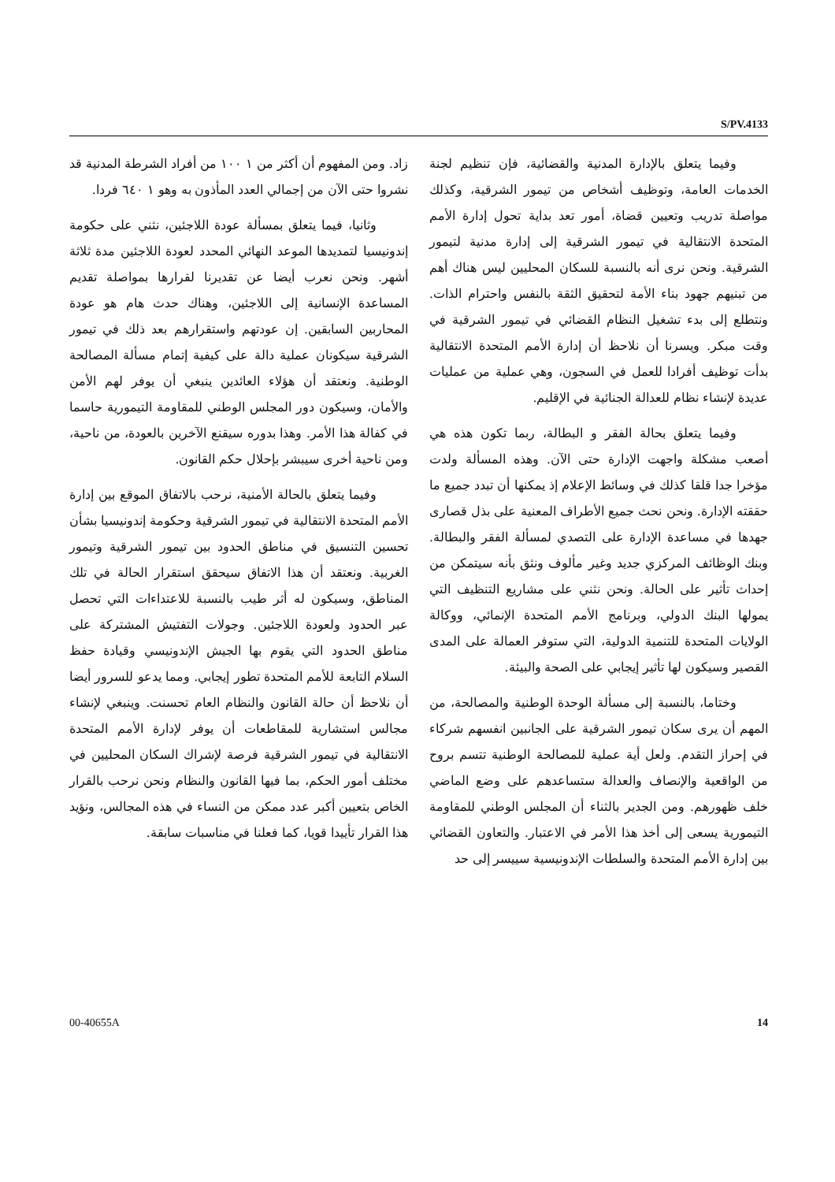S/PV.4133
زاد. ومن المفهوم أن أكثر من ١ ١٠٠ من أفراد الشرطة المدنية قد نشروا حتى الآن من إجمالي العدد المأذون به وهو ١ ٦٤٠ فردا.
وثانيا، فيما يتعلق بمسألة عودة اللاجئين، نثني على حكومة إندونيسيا لتمديدها الموعد النهائي المحدد لعودة اللاجئين مدة ثلاثة أشهر. ونحن نعرب أيضا عن تقديرنا لقرارها بمواصلة تقديم المساعدة الإنسانية إلى اللاجئين، وهناك حدث هام هو عودة المحاربين السابقين. إن عودتهم واستقرارهم بعد ذلك في تيمور الشرقية سيكونان عملية دالة على كيفية إتمام مسألة المصالحة الوطنية. ونعتقد أن هؤلاء العائدين ينبغي أن يوفر لهم الأمن والأمان، وسيكون دور المجلس الوطني للمقاومة التيمورية حاسما في كفالة هذا الأمر. وهذا بدوره سيقنع الآخرين بالعودة، من ناحية، ومن ناحية أخرى سيبشر بإحلال حكم القانون.
وفيما يتعلق بالحالة الأمنية، نرحب بالاتفاق الموقع بين إدارة الأمم المتحدة الانتقالية في تيمور الشرقية وحكومة إندونيسيا بشأن تحسين التنسيق في مناطق الحدود بين تيمور الشرقية وتيمور الغربية. ونعتقد أن هذا الاتفاق سيحقق استقرار الحالة في تلك المناطق، وسيكون له أثر طيب بالنسبة للاعتداءات التي تحصل عبر الحدود ولعودة اللاجئين. وجولات التفتيش المشتركة على مناطق الحدود التي يقوم بها الجيش الإندونيسي وقيادة حفظ السلام التابعة للأمم المتحدة تطور إيجابي. ومما يدعو للسرور أيضا أن نلاحظ أن حالة القانون والنظام العام تحسنت. وينبغي لإنشاء مجالس استشارية للمقاطعات أن يوفر لإدارة الأمم المتحدة الانتقالية في تيمور الشرقية فرصة لإشراك السكان المحليين في مختلف أمور الحكم، بما فيها القانون والنظام ونحن نرحب بالقرار الخاص بتعيين أكبر عدد ممكن من النساء في هذه المجالس، ونؤيد هذا القرار تأييدا قويا، كما فعلنا في مناسبات سابقة.
وفيما يتعلق بالإدارة المدنية والقضائية، فإن تنظيم لجنة الخدمات العامة، وتوظيف أشخاص من تيمور الشرقية، وكذلك مواصلة تدريب وتعيين قضاة، أمور تعد بداية تحول إدارة الأمم المتحدة الانتقالية في تيمور الشرقية إلى إدارة مدنية لتيمور الشرقية. ونحن نرى أنه بالنسبة للسكان المحليين ليس هناك أهم من تبنيهم جهود بناء الأمة لتحقيق الثقة بالنفس واحترام الذات. ونتطلع إلى بدء تشغيل النظام القضائي في تيمور الشرقية في وقت مبكر. ويسرنا أن نلاحظ أن إدارة الأمم المتحدة الانتقالية بدأت توظيف أفرادا للعمل في السجون، وهي عملية من عمليات عديدة لإنشاء نظام للعدالة الجنائية في الإقليم.
وفيما يتعلق بحالة الفقر و البطالة، ربما تكون هذه هي أصعب مشكلة واجهت الإدارة حتى الآن. وهذه المسألة ولدت مؤخرا جدا قلقا كذلك في وسائط الإعلام إذ يمكنها أن تبدد جميع ما حققته الإدارة. ونحن نحث جميع الأطراف المعنية على بذل قصارى جهدها في مساعدة الإدارة على التصدي لمسألة الفقر والبطالة. وبنك الوظائف المركزي جديد وغير مألوف ونثق بأنه سيتمكن من إحداث تأثير على الحالة. ونحن نثني على مشاريع التنظيف التي يمولها البنك الدولي، وبرنامج الأمم المتحدة الإنمائي، ووكالة الولايات المتحدة للتنمية الدولية، التي ستوفر العمالة على المدى القصير وسيكون لها تأثير إيجابي على الصحة والبيئة.
وختاما، بالنسبة إلى مسألة الوحدة الوطنية والمصالحة، من المهم أن يرى سكان تيمور الشرقية على الجانبين انفسهم شركاء في إحراز التقدم. ولعل أية عملية للمصالحة الوطنية تتسم بروح من الواقعية والإنصاف والعدالة ستساعدهم على وضع الماضي خلف ظهورهم. ومن الجدير بالثناء أن المجلس الوطني للمقاومة التيمورية يسعى إلى أخذ هذا الأمر في الاعتبار. والتعاون القضائي بين إدارة الأمم المتحدة والسلطات الإندونيسية سييسر إلى حد
00-40655A 14